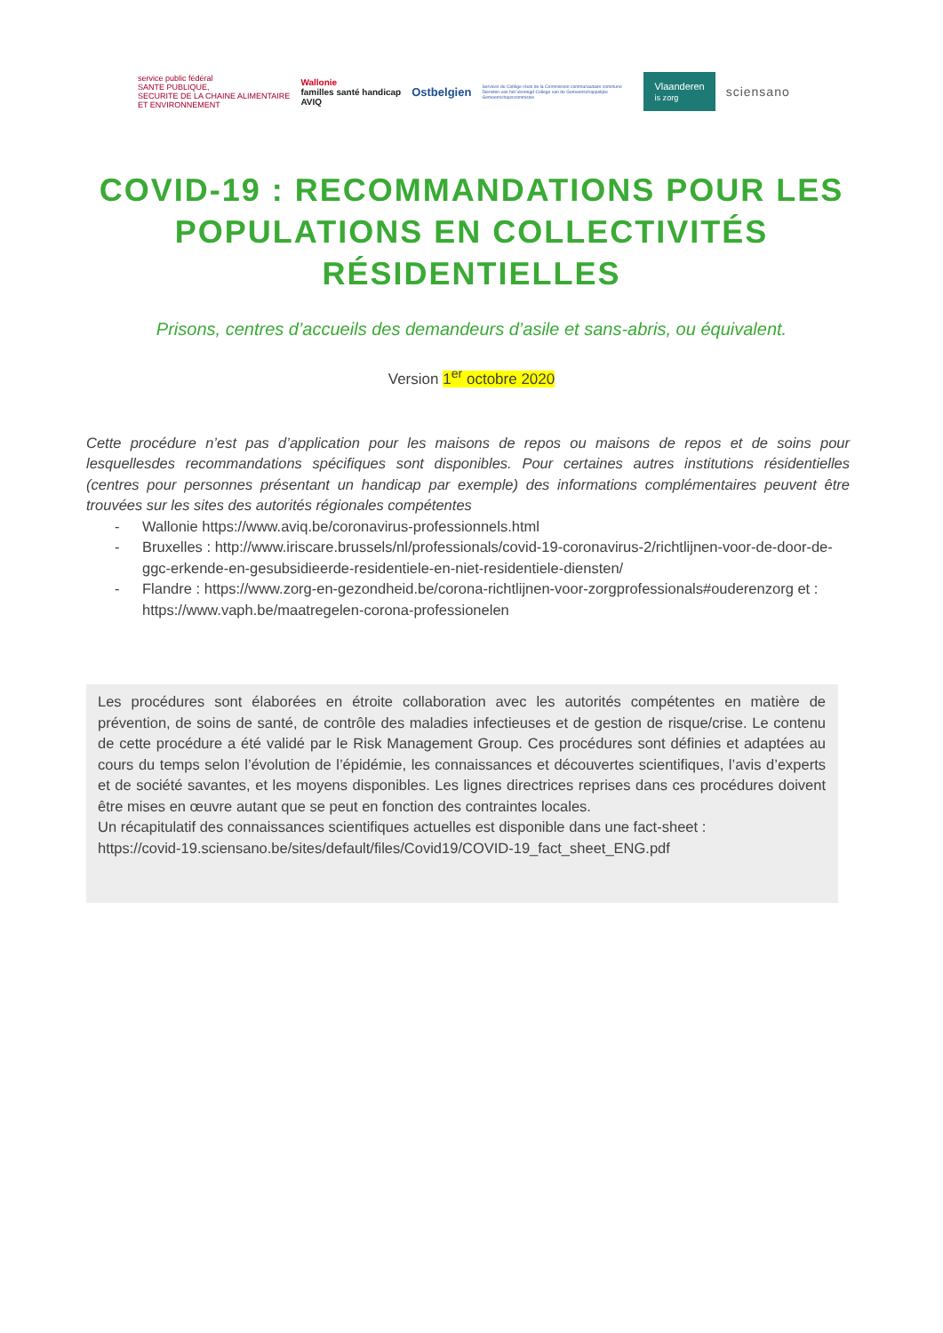service public fédéral
SANTE PUBLIQUE,
SECURITE DE LA CHAINE ALIMENTAIRE
ET ENVIRONNEMENT Wallonie
familles santé handicap
AVIQ Ostbelgien Services du Collège réuni de la Commission communautaire commune
Diensten van het Verenigd College van de Gemeenschappelijke Gemeenschapscommissie Vlaanderen
is zorg sciensano
COVID-19 : RECOMMANDATIONS POUR LES POPULATIONS EN COLLECTIVITÉS RÉSIDENTIELLES
Prisons, centres d’accueils des demandeurs d’asile et sans-abris, ou équivalent.
Version 1<sup>er</sup> octobre 2020
Cette procédure n’est pas d’application pour les maisons de repos ou maisons de repos et de soins pour lesquellesdes recommandations spécifiques sont disponibles. Pour certaines autres institutions résidentielles (centres pour personnes présentant un handicap par exemple) des informations complémentaires peuvent être trouvées sur les sites des autorités régionales compétentes
- Wallonie https://www.aviq.be/coronavirus-professionnels.html
- Bruxelles : http://www.iriscare.brussels/nl/professionals/covid-19-coronavirus-2/richtlijnen-voor-de-door-de-ggc-erkende-en-gesubsidieerde-residentiele-en-niet-residentiele-diensten/
- Flandre : https://www.zorg-en-gezondheid.be/corona-richtlijnen-voor-zorgprofessionals#ouderenzorg et : https://www.vaph.be/maatregelen-corona-professionelen
Les procédures sont élaborées en étroite collaboration avec les autorités compétentes en matière de prévention, de soins de santé, de contrôle des maladies infectieuses et de gestion de risque/crise. Le contenu de cette procédure a été validé par le Risk Management Group. Ces procédures sont définies et adaptées au cours du temps selon l’évolution de l’épidémie, les connaissances et découvertes scientifiques, l’avis d’experts et de société savantes, et les moyens disponibles. Les lignes directrices reprises dans ces procédures doivent être mises en œuvre autant que se peut en fonction des contraintes locales.
Un récapitulatif des connaissances scientifiques actuelles est disponible dans une fact-sheet :
https://covid-19.sciensano.be/sites/default/files/Covid19/COVID-19_fact_sheet_ENG.pdf